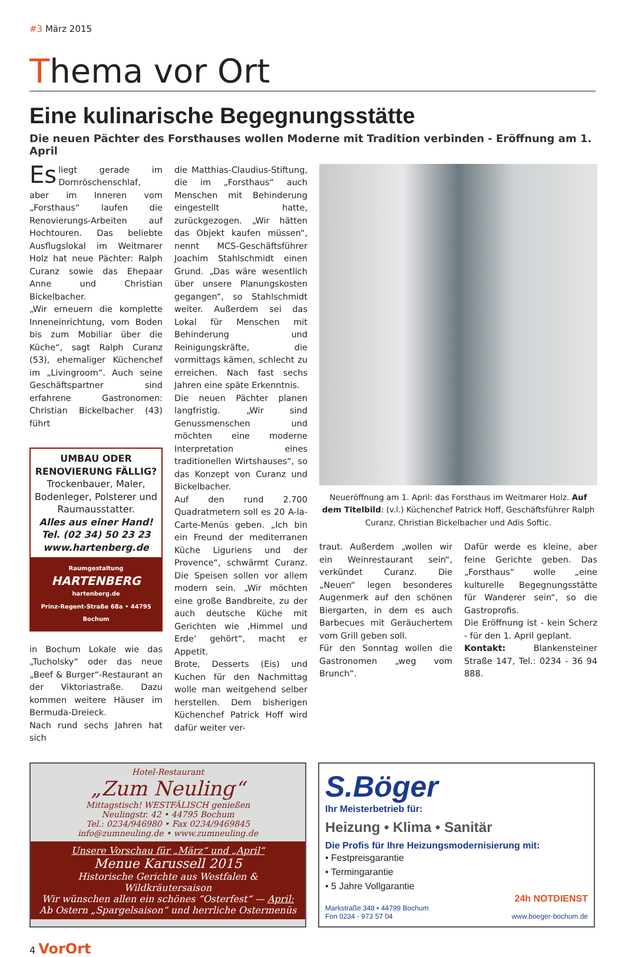#3 März 2015
Thema vor Ort
Eine kulinarische Begegnungsstätte
Die neuen Pächter des Forsthauses wollen Moderne mit Tradition verbinden - Eröffnung am 1. April
Es liegt gerade im Dornröschenschlaf, aber im Inneren vom „Forsthaus“ laufen die Renovierungs-Arbeiten auf Hochtouren. Das beliebte Ausflugslokal im Weitmarer Holz hat neue Pächter: Ralph Curanz sowie das Ehepaar Anne und Christian Bickelbacher.
„Wir erneuern die komplette Inneneinrichtung, vom Boden bis zum Mobiliar über die Küche“, sagt Ralph Curanz (53), ehemaliger Küchenchef im „Livingroom“. Auch seine Geschäftspartner sind erfahrene Gastronomen: Christian Bickelbacher (43) führt
UMBAU ODER RENOVIERUNG FÄLLIG?
Trockenbauer, Maler, Bodenleger, Polsterer und Raumausstatter.
Alles aus einer Hand!
Tel. (02 34) 50 23 23
www.hartenberg.de
Raumgestaltung
HARTENBERG
hartenberg.de
Prinz-Regent-Straße 68a • 44795 Bochum
in Bochum Lokale wie das „Tucholsky“ oder das neue „Beef & Burger“-Restaurant an der Viktoriastraße. Dazu kommen weitere Häuser im Bermuda-Dreieck.
Nach rund sechs Jahren hat sich
die Matthias-Claudius-Stiftung, die im „Forsthaus“ auch Menschen mit Behinderung eingestellt hatte, zurückgezogen. „Wir hätten das Objekt kaufen müssen“, nennt MCS-Geschäftsführer Joachim Stahlschmidt einen Grund. „Das wäre wesentlich über unsere Planungskosten gegangen“, so Stahlschmidt weiter. Außerdem sei das Lokal für Menschen mit Behinderung und Reinigungskräfte, die vormittags kämen, schlecht zu erreichen. Nach fast sechs Jahren eine späte Erkenntnis.
Die neuen Pächter planen langfristig. „Wir sind Genussmenschen und möchten eine moderne Interpretation eines traditionellen Wirtshauses“, so das Konzept von Curanz und Bickelbacher.
Auf den rund 2.700 Quadratmetern soll es 20 A-la-Carte-Menüs geben. „Ich bin ein Freund der mediterranen Küche Liguriens und der Provence“, schwärmt Curanz. Die Speisen sollen vor allem modern sein. „Wir möchten eine große Bandbreite, zu der auch deutsche Küche mit Gerichten wie ‚Himmel und Erde‘ gehört“, macht er Appetit.
Brote, Desserts (Eis) und Kuchen für den Nachmittag wolle man weitgehend selber herstellen. Dem bisherigen Küchenchef Patrick Hoff wird dafür weiter ver-
Neueröffnung am 1. April: das Forsthaus im Weitmarer Holz. Auf dem Titelbild: (v.l.) Küchenchef Patrick Hoff, Geschäftsführer Ralph Curanz, Christian Bickelbacher und Adis Softic.
traut. Außerdem „wollen wir ein Weinrestaurant sein“, verkündet Curanz. Die „Neuen“ legen besonderes Augenmerk auf den schönen Biergarten, in dem es auch Barbecues mit Geräuchertem vom Grill geben soll.
Für den Sonntag wollen die Gastronomen „weg vom Brunch“.
Dafür werde es kleine, aber feine Gerichte geben. Das „Forsthaus“ wolle „eine kulturelle Begegnungsstätte für Wanderer sein“, so die Gastroprofis.
Die Eröffnung ist - kein Scherz - für den 1. April geplant.
Kontakt: Blankensteiner Straße 147, Tel.: 0234 - 36 94 888.
Hotel-Restaurant
„Zum Neuling“
Mittagstisch! WESTFÄLISCH genießen
Neulingstr. 42 • 44795 Bochum
Tel.: 0234/946980 • Fax 0234/9469845
info@zumneuling.de • www.zumneuling.de
Unsere Vorschau für „März“ und „April“
Menue Karussell 2015
Historische Gerichte aus Westfalen & Wildkräutersaison
Wir wünschen allen ein schönes “Osterfest“ — April: Ab Ostern „Spargelsaison“ und herrliche Ostermenüs
S.Böger
Ihr Meisterbetrieb für:
Heizung • Klima • Sanitär
Die Profis für Ihre Heizungsmodernisierung mit:
• Festpreisgarantie
• Termingarantie
• 5 Jahre Vollgarantie
24h NOTDIENST
Markstraße 348 • 44799 Bochum
Fon 0234 - 973 57 04 www.boeger-bochum.de
4 VorOrt